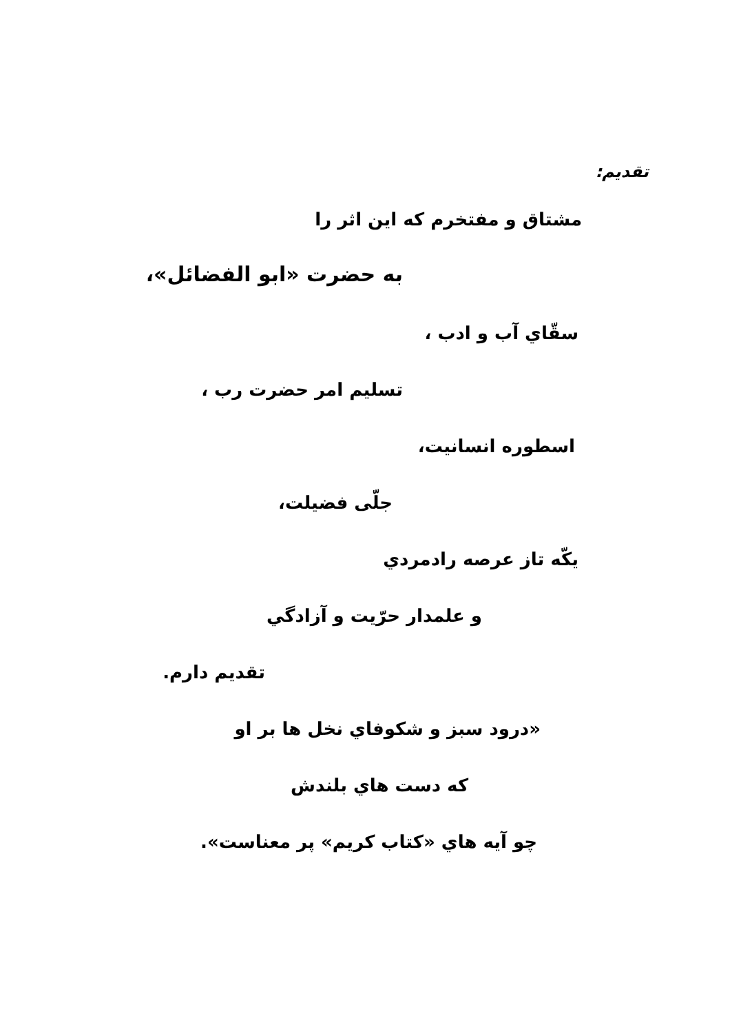تقدیم:
مشتاق و مفتخرم که این اثر را
به حضرت «ابو الفضائل»،
سقّاي آب و ادب ،
تسليم امر حضرت رب ،
اسطوره انسانيت،
جلّی فضيلت،
يكّه تاز عرصه رادمردي
و علمدار حرّيت و آزادگي
تقديم دارم.
«درود سبز و شکوفاي نخل ها بر او
که دست هاي بلندش
چو آيه هاي «کتاب کريم» پر معناست».